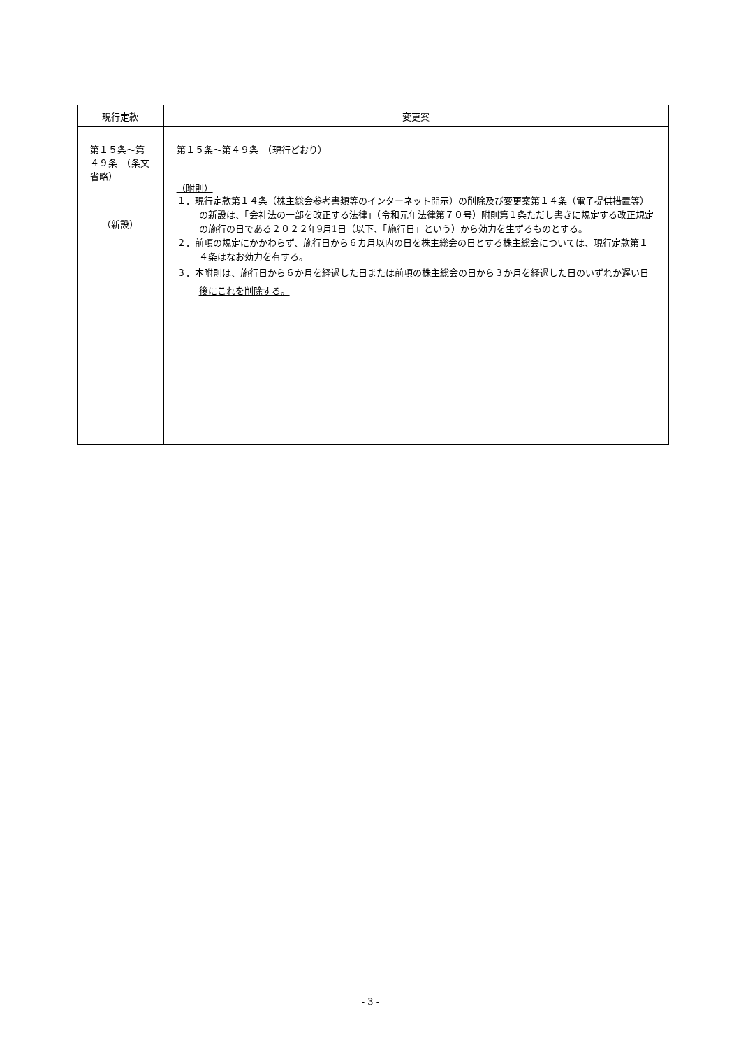| 現行定款 | 変更案 |
| --- | --- |
| 第１５条～第４９条 （条文省略） （新設） | 第１５条～第４９条 （現行どおり） （附則） １．現行定款第１４条（株主総会参考書類等のインターネット開示）の削除及び変更案第１４条（電子提供措置等）の新設は、「会社法の一部を改正する法律」（令和元年法律第７０号）附則第１条ただし書きに規定する改正規定の施行の日である２０２２年9月1日（以下、「施行日」という）から効力を生ずるものとする。 ２．前項の規定にかかわらず、施行日から６カ月以内の日を株主総会の日とする株主総会については、現行定款第１４条はなお効力を有する。 ３．本附則は、施行日から６か月を経過した日または前項の株主総会の日から３か月を経過した日のいずれか遅い日後にこれを削除する。 |
- 3 -